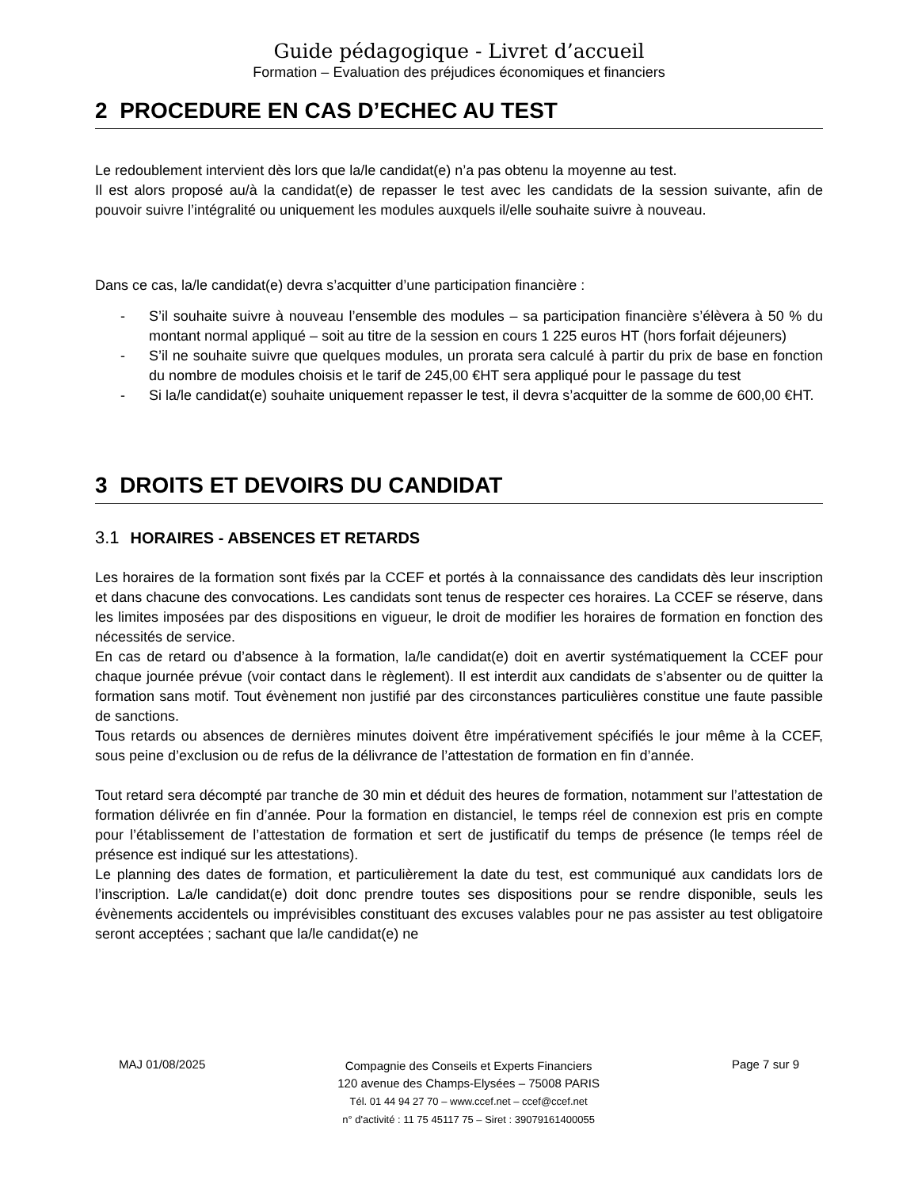Guide pédagogique - Livret d’accueil
Formation – Evaluation des préjudices économiques et financiers
2 PROCEDURE EN CAS D’ECHEC AU TEST
Le redoublement intervient dès lors que la/le candidat(e) n’a pas obtenu la moyenne au test.
Il est alors proposé au/à la candidat(e) de repasser le test avec les candidats de la session suivante, afin de pouvoir suivre l’intégralité ou uniquement les modules auxquels il/elle souhaite suivre à nouveau.
Dans ce cas, la/le candidat(e) devra s’acquitter d’une participation financière :
- S’il souhaite suivre à nouveau l’ensemble des modules – sa participation financière s’élèvera à 50 % du montant normal appliqué – soit au titre de la session en cours 1 225 euros HT (hors forfait déjeuners)
- S’il ne souhaite suivre que quelques modules, un prorata sera calculé à partir du prix de base en fonction du nombre de modules choisis et le tarif de 245,00 €HT sera appliqué pour le passage du test
- Si la/le candidat(e) souhaite uniquement repasser le test, il devra s’acquitter de la somme de 600,00 €HT.
3 DROITS ET DEVOIRS DU CANDIDAT
3.1 HORAIRES - ABSENCES ET RETARDS
Les horaires de la formation sont fixés par la CCEF et portés à la connaissance des candidats dès leur inscription et dans chacune des convocations. Les candidats sont tenus de respecter ces horaires. La CCEF se réserve, dans les limites imposées par des dispositions en vigueur, le droit de modifier les horaires de formation en fonction des nécessités de service.
En cas de retard ou d’absence à la formation, la/le candidat(e) doit en avertir systématiquement la CCEF pour chaque journée prévue (voir contact dans le règlement). Il est interdit aux candidats de s’absenter ou de quitter la formation sans motif. Tout évènement non justifié par des circonstances particulières constitue une faute passible de sanctions.
Tous retards ou absences de dernières minutes doivent être impérativement spécifiés le jour même à la CCEF, sous peine d’exclusion ou de refus de la délivrance de l’attestation de formation en fin d’année.
Tout retard sera décompté par tranche de 30 min et déduit des heures de formation, notamment sur l’attestation de formation délivrée en fin d’année. Pour la formation en distanciel, le temps réel de connexion est pris en compte pour l’établissement de l’attestation de formation et sert de justificatif du temps de présence (le temps réel de présence est indiqué sur les attestations).
Le planning des dates de formation, et particulièrement la date du test, est communiqué aux candidats lors de l’inscription. La/le candidat(e) doit donc prendre toutes ses dispositions pour se rendre disponible, seuls les évènements accidentels ou imprévisibles constituant des excuses valables pour ne pas assister au test obligatoire seront acceptées ; sachant que la/le candidat(e) ne
MAJ 01/08/2025
Compagnie des Conseils et Experts Financiers
120 avenue des Champs-Elysées – 75008 PARIS
Tél. 01 44 94 27 70 – www.ccef.net – ccef@ccef.net
n° d'activité : 11 75 45117 75 – Siret : 39079161400055
Page 7 sur 9